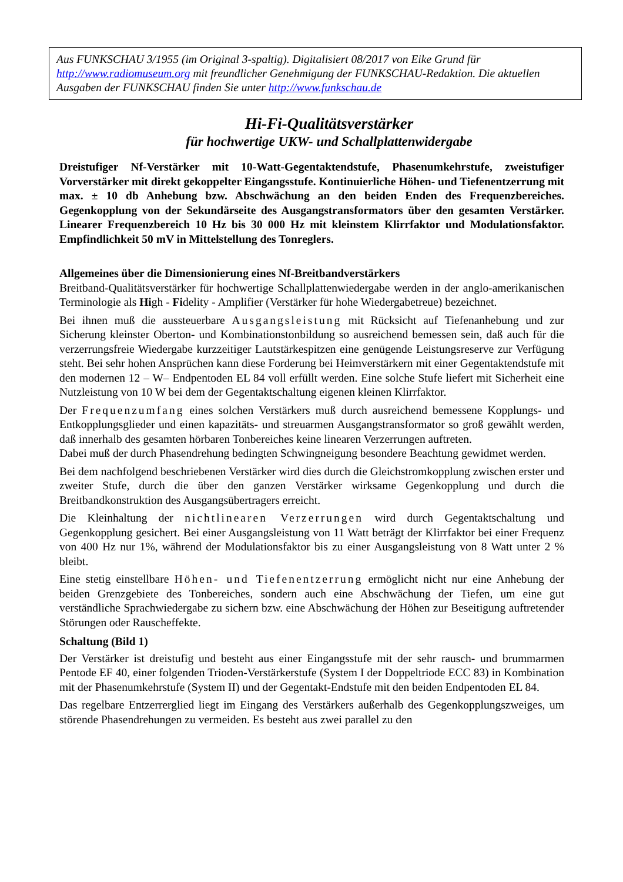Aus FUNKSCHAU 3/1955 (im Original 3-spaltig). Digitalisiert 08/2017 von Eike Grund für http://www.radiomuseum.org mit freundlicher Genehmigung der FUNKSCHAU-Redaktion. Die aktuellen Ausgaben der FUNKSCHAU finden Sie unter http://www.funkschau.de
Hi-Fi-Qualitätsverstärker
für hochwertige UKW- und Schallplattenwidergabe
Dreistufiger Nf-Verstärker mit 10-Watt-Gegentaktendstufe, Phasenumkehrstufe, zweistufiger Vorverstärker mit direkt gekoppelter Eingangsstufe. Kontinuierliche Höhen- und Tiefenentzerrung mit max. ± 10 db Anhebung bzw. Abschwächung an den beiden Enden des Frequenzbereiches. Gegenkopplung von der Sekundärseite des Ausgangstransformators über den gesamten Verstärker. Linearer Frequenzbereich 10 Hz bis 30 000 Hz mit kleinstem Klirrfaktor und Modulationsfaktor. Empfindlichkeit 50 mV in Mittelstellung des Tonreglers.
Allgemeines über die Dimensionierung eines Nf-Breitbandverstärkers
Breitband-Qualitätsverstärker für hochwertige Schallplattenwiedergabe werden in der anglo-amerikanischen Terminologie als High - Fidelity - Amplifier (Verstärker für hohe Wiedergabetreue) bezeichnet.
Bei ihnen muß die aussteuerbare Ausgangsleistung mit Rücksicht auf Tiefenanhebung und zur Sicherung kleinster Oberton- und Kombinationstonbildung so ausreichend bemessen sein, daß auch für die verzerrungsfreie Wiedergabe kurzzeitiger Lautstärkespitzen eine genügende Leistungsreserve zur Verfügung steht. Bei sehr hohen Ansprüchen kann diese Forderung bei Heimverstärkern mit einer Gegentaktendstufe mit den modernen 12 – W– Endpentoden EL 84 voll erfüllt werden. Eine solche Stufe liefert mit Sicherheit eine Nutzleistung von 10 W bei dem der Gegentaktschaltung eigenen kleinen Klirrfaktor.
Der Frequenzumfang eines solchen Verstärkers muß durch ausreichend bemessene Kopplungs- und Entkopplungsglieder und einen kapazitäts- und streuarmen Ausgangstransformator so groß gewählt werden, daß innerhalb des gesamten hörbaren Tonbereiches keine linearen Verzerrungen auftreten.
Dabei muß der durch Phasendrehung bedingten Schwingneigung besondere Beachtung gewidmet werden.
Bei dem nachfolgend beschriebenen Verstärker wird dies durch die Gleichstromkopplung zwischen erster und zweiter Stufe, durch die über den ganzen Verstärker wirksame Gegenkopplung und durch die Breitbandkonstruktion des Ausgangsübertragers erreicht.
Die Kleinhaltung der nichtlinearen Verzerrungen wird durch Gegentaktschaltung und Gegenkopplung gesichert. Bei einer Ausgangsleistung von 11 Watt beträgt der Klirrfaktor bei einer Frequenz von 400 Hz nur 1%, während der Modulationsfaktor bis zu einer Ausgangsleistung von 8 Watt unter 2 % bleibt.
Eine stetig einstellbare Höhen- und Tiefenentzerrung ermöglicht nicht nur eine Anhebung der beiden Grenzgebiete des Tonbereiches, sondern auch eine Abschwächung der Tiefen, um eine gut verständliche Sprachwiedergabe zu sichern bzw. eine Abschwächung der Höhen zur Beseitigung auftretender Störungen oder Rauscheffekte.
Schaltung (Bild 1)
Der Verstärker ist dreistufig und besteht aus einer Eingangsstufe mit der sehr rausch- und brummarmen Pentode EF 40, einer folgenden Trioden-Verstärkerstufe (System I der Doppeltriode ECC 83) in Kombination mit der Phasenumkehrstufe (System II) und der Gegentakt-Endstufe mit den beiden Endpentoden EL 84.
Das regelbare Entzerrerglied liegt im Eingang des Verstärkers außerhalb des Gegenkopplungszweiges, um störende Phasendrehungen zu vermeiden. Es besteht aus zwei parallel zu den